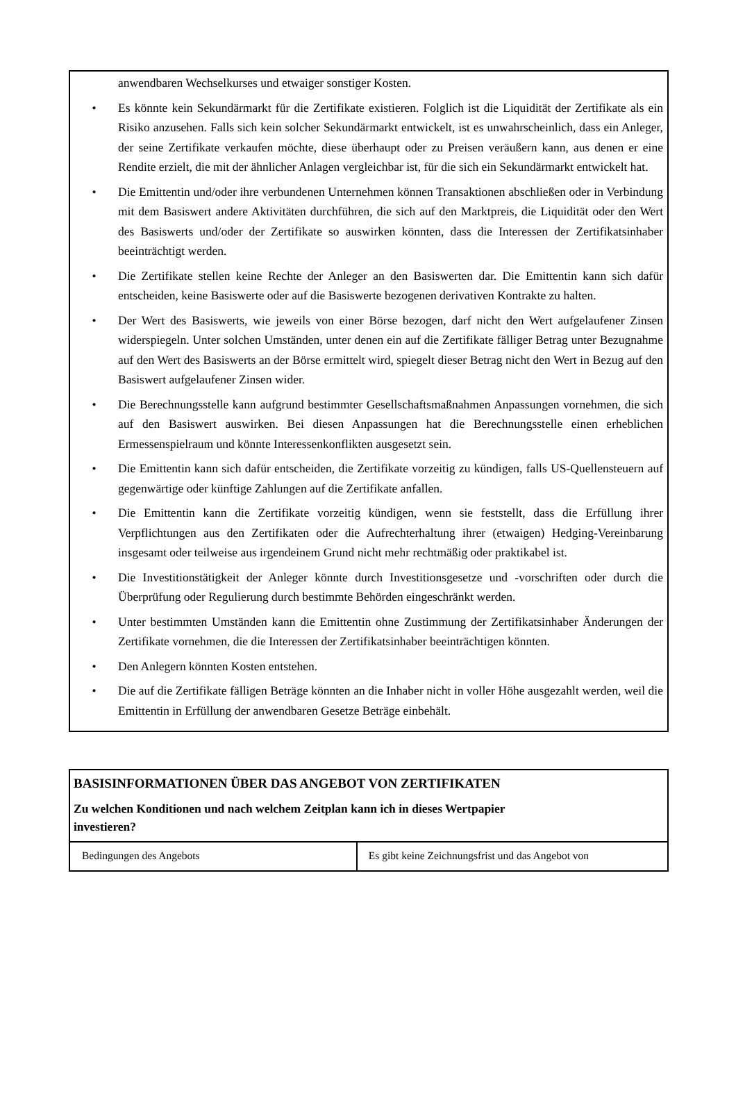anwendbaren Wechselkurses und etwaiger sonstiger Kosten.
• Es könnte kein Sekundärmarkt für die Zertifikate existieren. Folglich ist die Liquidität der Zertifikate als ein Risiko anzusehen. Falls sich kein solcher Sekundärmarkt entwickelt, ist es unwahrscheinlich, dass ein Anleger, der seine Zertifikate verkaufen möchte, diese überhaupt oder zu Preisen veräußern kann, aus denen er eine Rendite erzielt, die mit der ähnlicher Anlagen vergleichbar ist, für die sich ein Sekundärmarkt entwickelt hat.
• Die Emittentin und/oder ihre verbundenen Unternehmen können Transaktionen abschließen oder in Verbindung mit dem Basiswert andere Aktivitäten durchführen, die sich auf den Marktpreis, die Liquidität oder den Wert des Basiswerts und/oder der Zertifikate so auswirken könnten, dass die Interessen der Zertifikatsinhaber beeinträchtigt werden.
• Die Zertifikate stellen keine Rechte der Anleger an den Basiswerten dar. Die Emittentin kann sich dafür entscheiden, keine Basiswerte oder auf die Basiswerte bezogenen derivativen Kontrakte zu halten.
• Der Wert des Basiswerts, wie jeweils von einer Börse bezogen, darf nicht den Wert aufgelaufener Zinsen widerspiegeln. Unter solchen Umständen, unter denen ein auf die Zertifikate fälliger Betrag unter Bezugnahme auf den Wert des Basiswerts an der Börse ermittelt wird, spiegelt dieser Betrag nicht den Wert in Bezug auf den Basiswert aufgelaufener Zinsen wider.
• Die Berechnungsstelle kann aufgrund bestimmter Gesellschaftsmaßnahmen Anpassungen vornehmen, die sich auf den Basiswert auswirken. Bei diesen Anpassungen hat die Berechnungsstelle einen erheblichen Ermessenspielraum und könnte Interessenkonflikten ausgesetzt sein.
• Die Emittentin kann sich dafür entscheiden, die Zertifikate vorzeitig zu kündigen, falls US-Quellensteuern auf gegenwärtige oder künftige Zahlungen auf die Zertifikate anfallen.
• Die Emittentin kann die Zertifikate vorzeitig kündigen, wenn sie feststellt, dass die Erfüllung ihrer Verpflichtungen aus den Zertifikaten oder die Aufrechterhaltung ihrer (etwaigen) Hedging-Vereinbarung insgesamt oder teilweise aus irgendeinem Grund nicht mehr rechtmäßig oder praktikabel ist.
• Die Investitionstätigkeit der Anleger könnte durch Investitionsgesetze und -vorschriften oder durch die Überprüfung oder Regulierung durch bestimmte Behörden eingeschränkt werden.
• Unter bestimmten Umständen kann die Emittentin ohne Zustimmung der Zertifikatsinhaber Änderungen der Zertifikate vornehmen, die die Interessen der Zertifikatsinhaber beeinträchtigen könnten.
• Den Anlegern könnten Kosten entstehen.
• Die auf die Zertifikate fälligen Beträge könnten an die Inhaber nicht in voller Höhe ausgezahlt werden, weil die Emittentin in Erfüllung der anwendbaren Gesetze Beträge einbehält.
BASISINFORMATIONEN ÜBER DAS ANGEBOT VON ZERTIFIKATEN
Zu welchen Konditionen und nach welchem Zeitplan kann ich in dieses Wertpapier
investieren?
| Bedingungen des Angebots | Es gibt keine Zeichnungsfrist und das Angebot von |